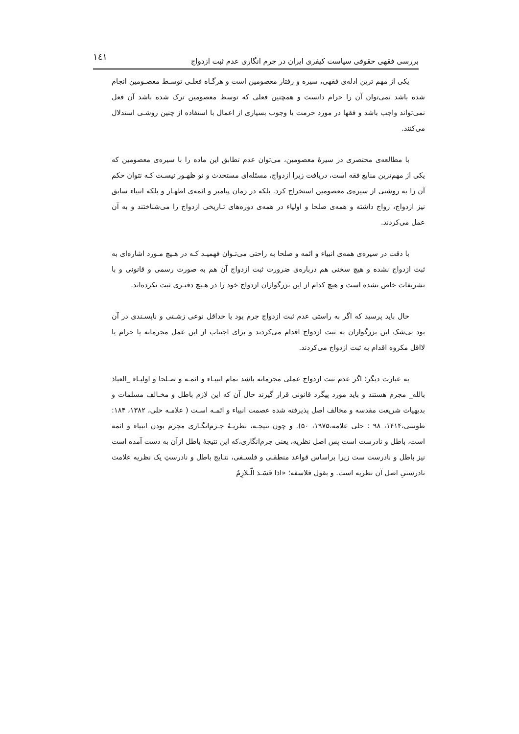بررسی فقهی حقوقی سیاست کیفری ایران در جرم انگاری عدم ثبت ازدواج ۱٤۱
یکی از مهم ترین ادله‌ی فقهی، سیره و رفتار معصومین است و هرگـاه فعلـی توسـط معصـومین انجام شده باشد نمی‌توان آن را حرام دانست و همچنین فعلی که توسط معصومین ترک شده باشد آن فعل نمی‌تواند واجب باشد و فقها در مورد حرمت یا وجوب بسیاری از اعمال با استفاده از چنین روشـی استدلال می‌کنند.
با مطالعه‌ی مختصری در سیرهٔ معصومین، می‌توان عدم تطابق این ماده را با سیره‌ی معصومین که یکی از مهم‌ترین منابع فقه است، دریافت زیرا ازدواج، مسئله‌ای مستحدث و نو ظهـور نیسـت کـه نتوان حکم آن را به روشنی از سیره‌ی معصومین استخراج کرد. بلکه در زمان پیامبر و ائمه‌ی اطهـار و بلکه انبیاء سابق نیز ازدواج، رواج داشته و همه‌ی صلحا و اولیاء در همه‌ی دوره‌های تـاریخی ازدواج را می‌شناختند و به آن عمل می‌کردند.
با دقت در سیره‌ی همه‌ی انبیاء و ائمه و صلحا به راحتی می‌تـوان فهمیـد کـه در هـیچ مـورد اشاره‌ای به ثبت ازدواج نشده و هیچ سخنی هم درباره‌ی ضرورت ثبت ازدواج آن هم به صورت رسمی و قانونی و با تشریفات خاص نشده است و هیچ کدام از این بزرگواران ازدواج خود را در هـیچ دفتـری ثبت نکرده‌اند.
حال باید پرسید که اگر به راستی عدم ثبت ازدواج جرم بود یا حداقل نوعی زشـتی و ناپسـندی در آن بود بی‌شک این بزرگواران به ثبت ازدواج اقدام می‌کردند و برای اجتناب از این عمل مجرمانه یا حرام یا لااقل مکروه اقدام به ثبت ازدواج می‌کردند.
به عبارت دیگر؛ اگر عدم ثبت ازدواج عملی مجرمانه باشد تمام انبیـاء و ائمـه و صـلحا و اولیـاء _العیاذ بالله_ مجرم هستند و باید مورد پیگرد قانونی قرار گیرند حال آن که این لازم باطل و مخـالف مسلمات و بدیهیات شریعت مقدسه و مخالف اصل پذیرفته شده عصمت انبیاء و ائمـه اسـت ( علامـه حلی، ۱۳۸۲، ۱۸۴: طوسی،۱۴۱۴، ۹۸ : حلی علامه،۱۹۷۵، ۵۰). و چون نتیجـه، نظریـهٔ جـرم‌انگـاری مجرم بودن انبیاء و ائمه است، باطل و نادرست است پس اصل نظریه، یعنی جرم‌انگاری،که این نتیجهٔ باطل ازآن به دست آمده است نیز باطل و نادرست ست زیرا براساس قواعد منطقـی و فلسـفی، نتـایج باطل و نادرستِ یک نظریه علامت نادرستیِ اصل آن نظریه است. و بقول فلاسفه؛ «اذا فَسَـدَ الّـلازِمُ